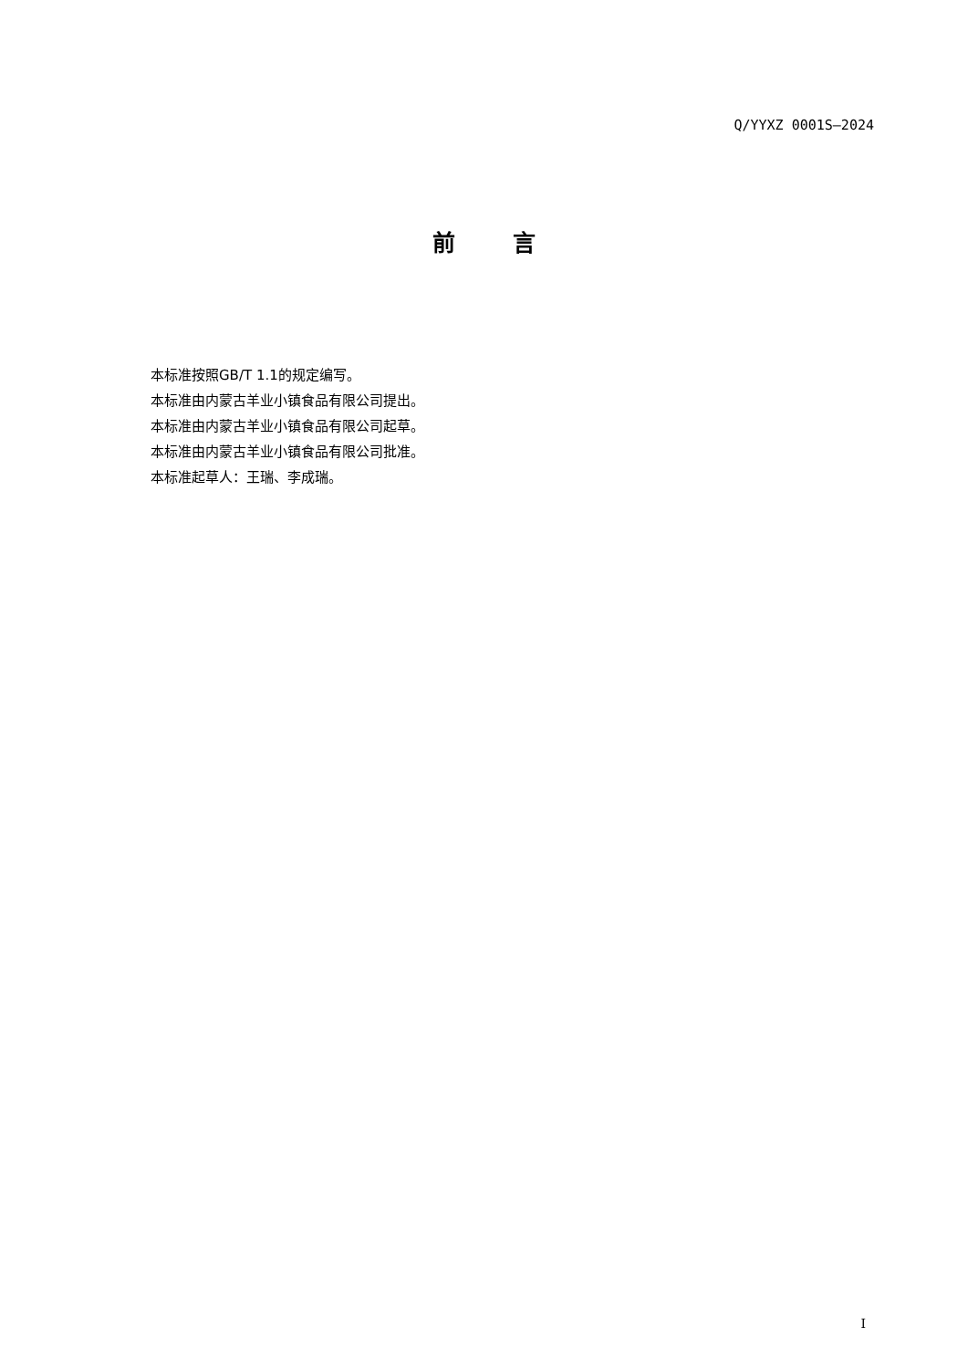Q/YYXZ 0001S—2024
前 言
本标准按照GB/T 1.1的规定编写。
本标准由内蒙古羊业小镇食品有限公司提出。
本标准由内蒙古羊业小镇食品有限公司起草。
本标准由内蒙古羊业小镇食品有限公司批准。
本标准起草人：王瑞、李成瑞。
I